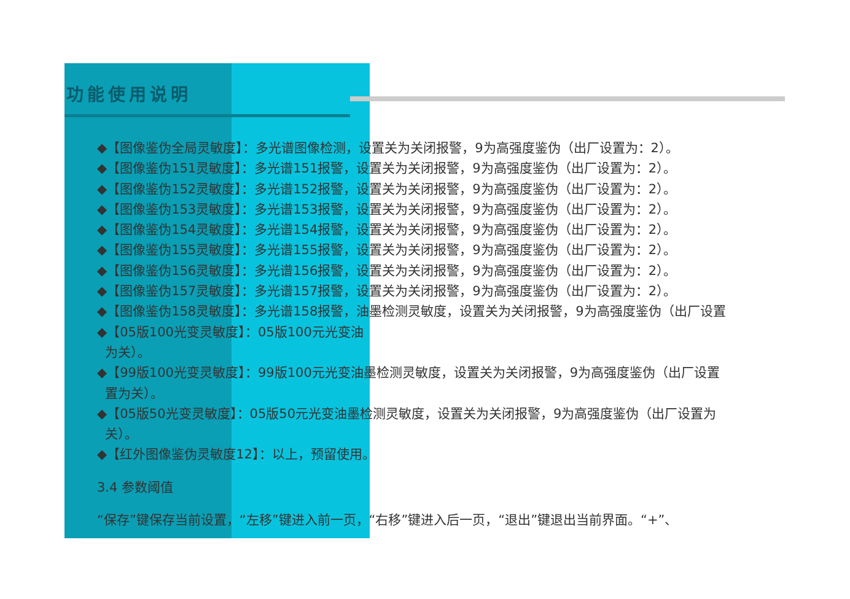功能使用说明
◆【图像鉴伪全局灵敏度】：多光谱图像检测，设置关为关闭报警，9为高强度鉴伪（出厂设置为：2）。
◆【图像鉴伪151灵敏度】：多光谱151报警，设置关为关闭报警，9为高强度鉴伪（出厂设置为：2）。
◆【图像鉴伪152灵敏度】：多光谱152报警，设置关为关闭报警，9为高强度鉴伪（出厂设置为：2）。
◆【图像鉴伪153灵敏度】：多光谱153报警，设置关为关闭报警，9为高强度鉴伪（出厂设置为：2）。
◆【图像鉴伪154灵敏度】：多光谱154报警，设置关为关闭报警，9为高强度鉴伪（出厂设置为：2）。
◆【图像鉴伪155灵敏度】：多光谱155报警，设置关为关闭报警，9为高强度鉴伪（出厂设置为：2）。
◆【图像鉴伪156灵敏度】：多光谱156报警，设置关为关闭报警，9为高强度鉴伪（出厂设置为：2）。
◆【图像鉴伪157灵敏度】：多光谱157报警，设置关为关闭报警，9为高强度鉴伪（出厂设置为：2）。
◆【图像鉴伪158灵敏度】：多光谱158报警，油墨检测灵敏度，设置关为关闭报警，9为高强度鉴伪（出厂设置
◆【05版100光变灵敏度】：05版100元光变油
为关）。
◆【99版100光变灵敏度】：99版100元光变油墨检测灵敏度，设置关为关闭报警，9为高强度鉴伪（出厂设置
置为关）。
◆【05版50光变灵敏度】：05版50元光变油墨检测灵敏度，设置关为关闭报警，9为高强度鉴伪（出厂设置为
关）。
◆【红外图像鉴伪灵敏度12】：以上，预留使用。
3.4 参数阈值
“保存”键保存当前设置，“左移”键进入前一页，“右移”键进入后一页，“退出”键退出当前界面。“+”、